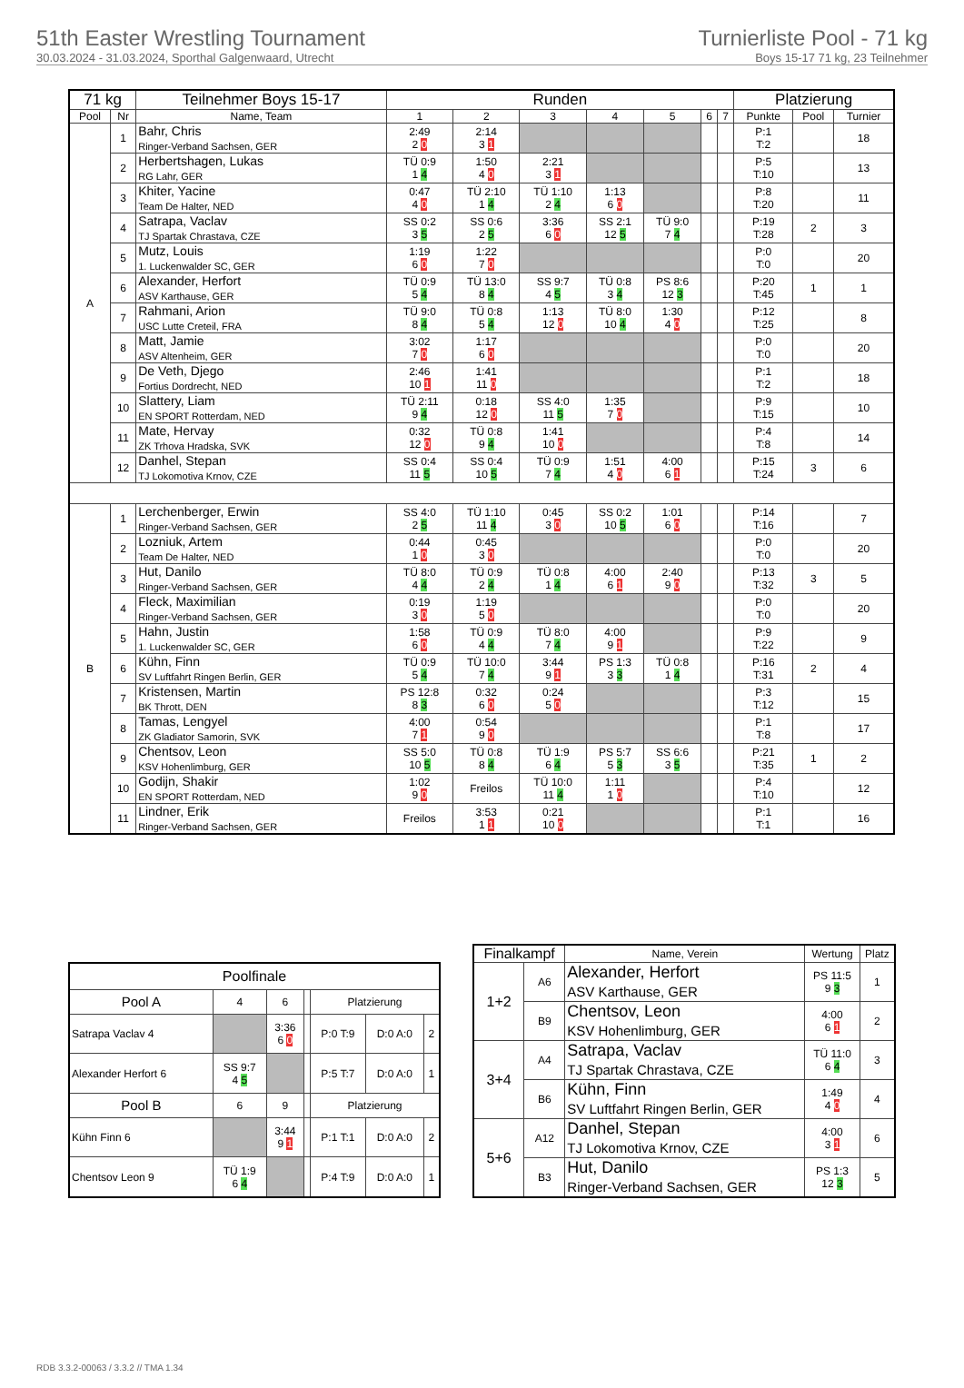51th Easter Wrestling Tournament
30.03.2024 - 31.03.2024, Sporthal Galgenwaard, Utrecht
Turnierliste Pool - 71 kg
Boys 15-17 71 kg, 23 Teilnehmer
| 71 kg | | Teilnehmer Boys 15-17 | Runden | | | | | | | Platzierung | | |
| --- | --- | --- | --- | --- | --- | --- | --- | --- | --- | --- | --- | --- |
| Pool | Nr | Name, Team | 1 | 2 | 3 | 4 | 5 | 6 | 7 | Punkte | Pool | Turnier |
| A | 1 | Bahr, Chris Ringer-Verband Sachsen, GER | 2:49 2 0 | 2:14 3 1 | | | | | | P:1 T:2 | | 18 |
| | 2 | Herbertshagen, Lukas RG Lahr, GER | TÜ 0:9 1 4 | 1:50 4 0 | 2:21 3 1 | | | | | P:5 T:10 | | 13 |
| | 3 | Khiter, Yacine Team De Halter, NED | 0:47 4 0 | TÜ 2:10 1 4 | TÜ 1:10 2 4 | 1:13 6 0 | | | | P:8 T:20 | | 11 |
| | 4 | Satrapa, Vaclav TJ Spartak Chrastava, CZE | SS 0:2 3 5 | SS 0:6 2 5 | 3:36 6 0 | SS 2:1 12 5 | TÜ 9:0 7 4 | | | P:19 T:28 | 2 | 3 |
| | 5 | Mutz, Louis 1. Luckenwalder SC, GER | 1:19 6 0 | 1:22 7 0 | | | | | | P:0 T:0 | | 20 |
| | 6 | Alexander, Herfort ASV Karthause, GER | TÜ 0:9 5 4 | TÜ 13:0 8 4 | SS 9:7 4 5 | TÜ 0:8 3 4 | PS 8:6 12 3 | | | P:20 T:45 | 1 | 1 |
| | 7 | Rahmani, Arion USC Lutte Creteil, FRA | TÜ 9:0 8 4 | TÜ 0:8 5 4 | 1:13 12 0 | TÜ 8:0 10 4 | 1:30 4 0 | | | P:12 T:25 | | 8 |
| | 8 | Matt, Jamie ASV Altenheim, GER | 3:02 7 0 | 1:17 6 0 | | | | | | P:0 T:0 | | 20 |
| | 9 | De Veth, Djego Fortius Dordrecht, NED | 2:46 10 1 | 1:41 11 0 | | | | | | P:1 T:2 | | 18 |
| | 10 | Slattery, Liam EN SPORT Rotterdam, NED | TÜ 2:11 9 4 | 0:18 12 0 | SS 4:0 11 5 | 1:35 7 0 | | | | P:9 T:15 | | 10 |
| | 11 | Mate, Hervay ZK Trhova Hradska, SVK | 0:32 12 0 | TÜ 0:8 9 4 | 1:41 10 0 | | | | | P:4 T:8 | | 14 |
| | 12 | Danhel, Stepan TJ Lokomotiva Krnov, CZE | SS 0:4 11 5 | SS 0:4 10 5 | TÜ 0:9 7 4 | 1:51 4 0 | 4:00 6 1 | | | P:15 T:24 | 3 | 6 |
| B | 1 | Lerchenberger, Erwin Ringer-Verband Sachsen, GER | SS 4:0 2 5 | TÜ 1:10 11 4 | 0:45 3 0 | SS 0:2 10 5 | 1:01 6 0 | | | P:14 T:16 | | 7 |
| | 2 | Lozniuk, Artem Team De Halter, NED | 0:44 1 0 | 0:45 3 0 | | | | | | P:0 T:0 | | 20 |
| | 3 | Hut, Danilo Ringer-Verband Sachsen, GER | TÜ 8:0 4 4 | TÜ 0:9 2 4 | TÜ 0:8 1 4 | 4:00 6 1 | 2:40 9 0 | | | P:13 T:32 | 3 | 5 |
| | 4 | Fleck, Maximilian Ringer-Verband Sachsen, GER | 0:19 3 0 | 1:19 5 0 | | | | | | P:0 T:0 | | 20 |
| | 5 | Hahn, Justin 1. Luckenwalder SC, GER | 1:58 6 0 | TÜ 0:9 4 4 | TÜ 8:0 7 4 | 4:00 9 1 | | | | P:9 T:22 | | 9 |
| | 6 | Kühn, Finn SV Luftfahrt Ringen Berlin, GER | TÜ 0:9 5 4 | TÜ 10:0 7 4 | 3:44 9 1 | PS 1:3 3 3 | TÜ 0:8 1 4 | | | P:16 T:31 | 2 | 4 |
| | 7 | Kristensen, Martin BK Thrott, DEN | PS 12:8 8 3 | 0:32 6 0 | 0:24 5 0 | | | | | P:3 T:12 | | 15 |
| | 8 | Tamas, Lengyel ZK Gladiator Samorin, SVK | 4:00 7 1 | 0:54 9 0 | | | | | | P:1 T:8 | | 17 |
| | 9 | Chentsov, Leon KSV Hohenlimburg, GER | SS 5:0 10 5 | TÜ 0:8 8 4 | TÜ 1:9 6 4 | PS 5:7 5 3 | SS 6:6 3 5 | | | P:21 T:35 | 1 | 2 |
| | 10 | Godijn, Shakir EN SPORT Rotterdam, NED | 1:02 9 0 | Freilos | TÜ 10:0 11 4 | 1:11 1 0 | | | | P:4 T:10 | | 12 |
| | 11 | Lindner, Erik Ringer-Verband Sachsen, GER | Freilos | 3:53 1 1 | 0:21 10 0 | | | | | P:1 T:1 | | 16 |
| Poolfinale | | | | | | |
| --- | --- | --- | --- | --- | --- | --- |
| Pool A | 4 | 6 | | Platzierung | | |
| Satrapa Vaclav 4 | | 3:36 6 0 | | P:0 T:9 | D:0 A:0 | 2 |
| Alexander Herfort 6 | SS 9:7 4 5 | | | P:5 T:7 | D:0 A:0 | 1 |
| Pool B | 6 | 9 | | Platzierung | | |
| Kühn Finn 6 | | 3:44 9 1 | | P:1 T:1 | D:0 A:0 | 2 |
| Chentsov Leon 9 | TÜ 1:9 6 4 | | | P:4 T:9 | D:0 A:0 | 1 |
| Finalkampf | | Name, Verein | Wertung | Platz |
| --- | --- | --- | --- | --- |
| 1+2 | A6 | Alexander, Herfort ASV Karthause, GER | PS 11:5 9 3 | 1 |
| | B9 | Chentsov, Leon KSV Hohenlimburg, GER | 4:00 6 1 | 2 |
| 3+4 | A4 | Satrapa, Vaclav TJ Spartak Chrastava, CZE | TÜ 11:0 6 4 | 3 |
| | B6 | Kühn, Finn SV Luftfahrt Ringen Berlin, GER | 1:49 4 0 | 4 |
| 5+6 | A12 | Danhel, Stepan TJ Lokomotiva Krnov, CZE | 4:00 3 1 | 6 |
| | B3 | Hut, Danilo Ringer-Verband Sachsen, GER | PS 1:3 12 3 | 5 |
RDB 3.3.2-00063 / 3.3.2 // TMA 1.34